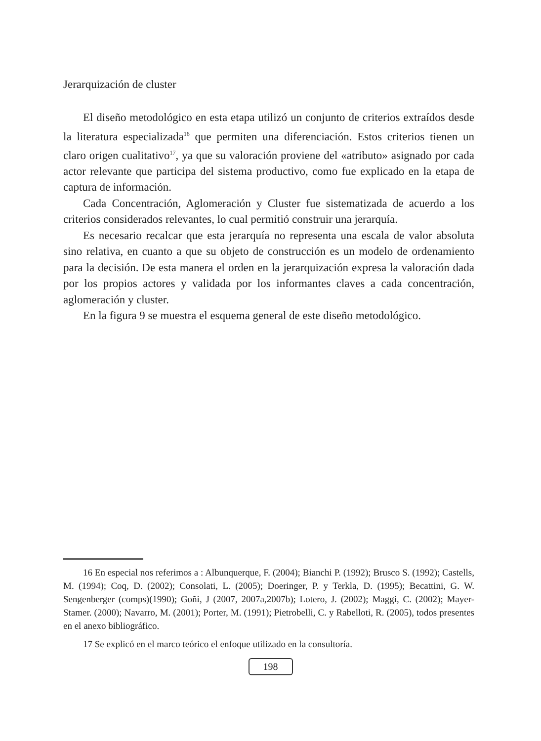Jerarquización de cluster
El diseño metodológico en esta etapa utilizó un conjunto de criterios extraídos desde la literatura especializada<sup>16</sup> que permiten una diferenciación. Estos criterios tienen un claro origen cualitativo<sup>17</sup>, ya que su valoración proviene del «atributo» asignado por cada actor relevante que participa del sistema productivo, como fue explicado en la etapa de captura de información.
Cada Concentración, Aglomeración y Cluster fue sistematizada de acuerdo a los criterios considerados relevantes, lo cual permitió construir una jerarquía.
Es necesario recalcar que esta jerarquía no representa una escala de valor absoluta sino relativa, en cuanto a que su objeto de construcción es un modelo de ordenamiento para la decisión. De esta manera el orden en la jerarquización expresa la valoración dada por los propios actores y validada por los informantes claves a cada concentración, aglomeración y cluster.
En la figura 9 se muestra el esquema general de este diseño metodológico.
16 En especial nos referimos a : Albunquerque, F. (2004); Bianchi P. (1992); Brusco S. (1992); Castells, M. (1994); Coq, D. (2002); Consolati, L. (2005); Doeringer, P. y Terkla, D. (1995); Becattini, G. W. Sengenberger (comps)(1990); Goñi, J (2007, 2007a,2007b); Lotero, J. (2002); Maggi, C. (2002); Mayer-Stamer. (2000); Navarro, M. (2001); Porter, M. (1991); Pietrobelli, C. y Rabelloti, R. (2005), todos presentes en el anexo bibliográfico.
17 Se explicó en el marco teórico el enfoque utilizado en la consultoría.
198